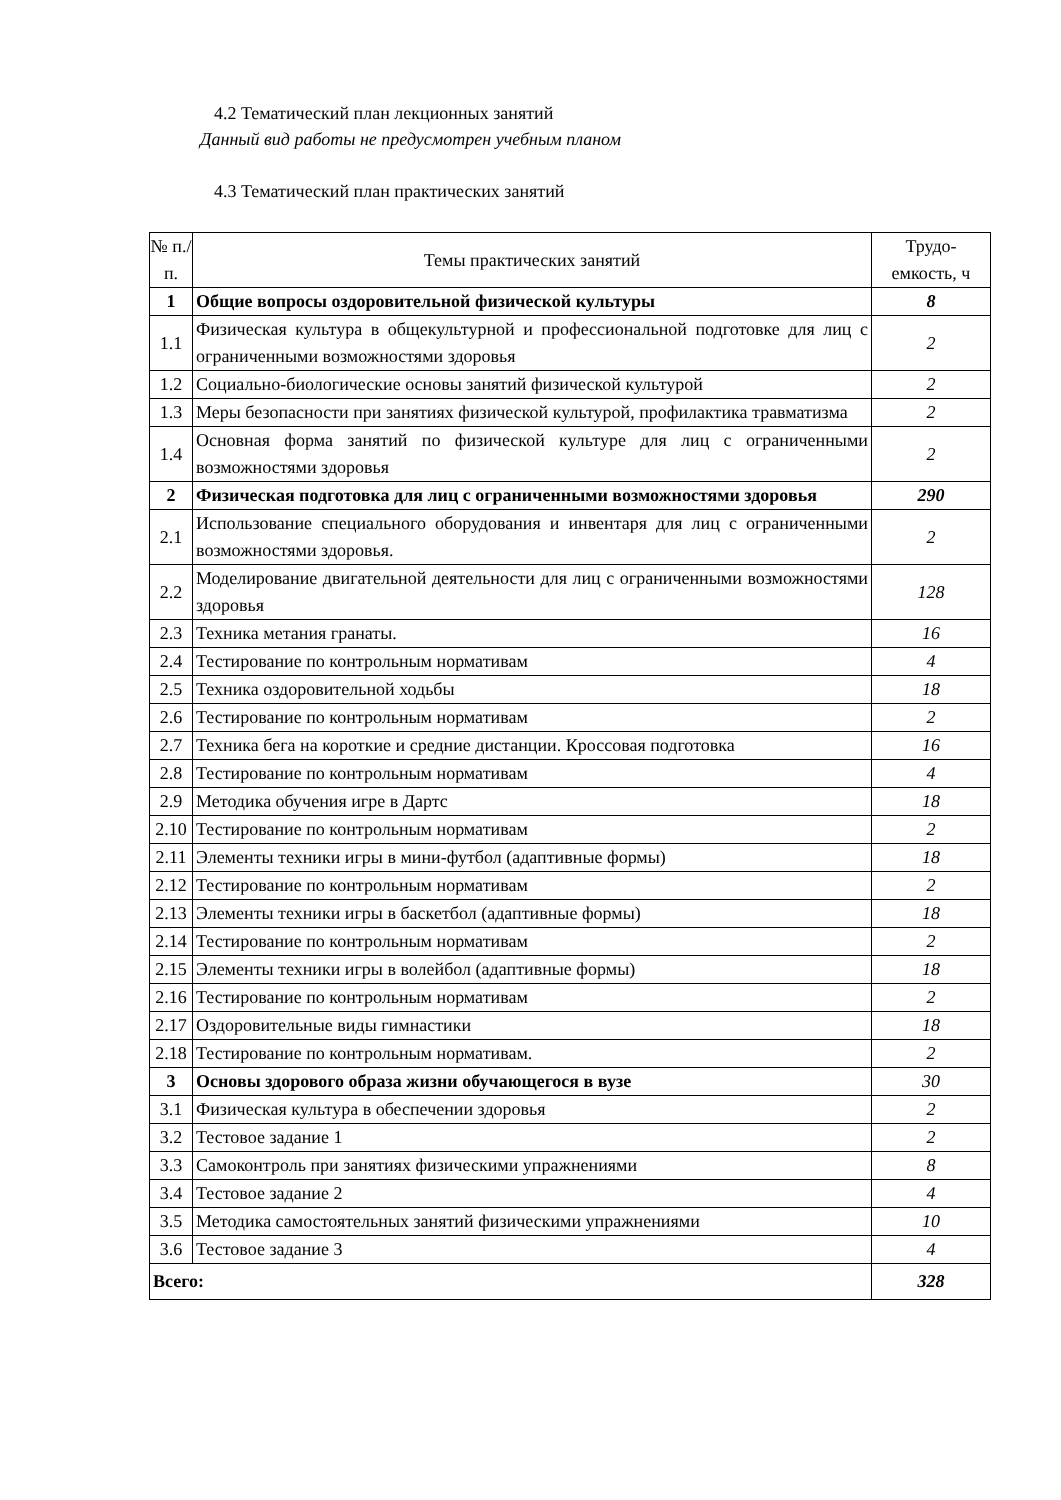4.2 Тематический план лекционных занятий
Данный вид работы не предусмотрен учебным планом
4.3 Тематический план практических занятий
| № п./п. | Темы практических занятий | Трудо-емкость, ч |
| --- | --- | --- |
| 1 | Общие вопросы оздоровительной физической культуры | 8 |
| 1.1 | Физическая культура в общекультурной и профессиональной подготовке для лиц с ограниченными возможностями здоровья | 2 |
| 1.2 | Социально-биологические основы занятий физической культурой | 2 |
| 1.3 | Меры безопасности при занятиях физической культурой, профилактика травматизма | 2 |
| 1.4 | Основная форма занятий по физической культуре для лиц с ограниченными возможностями здоровья | 2 |
| 2 | Физическая подготовка для лиц с ограниченными возможностями здоровья | 290 |
| 2.1 | Использование специального оборудования и инвентаря для лиц с ограниченными возможностями здоровья. | 2 |
| 2.2 | Моделирование двигательной деятельности для лиц с ограниченными возможностями здоровья | 128 |
| 2.3 | Техника метания гранаты. | 16 |
| 2.4 | Тестирование по контрольным нормативам | 4 |
| 2.5 | Техника оздоровительной ходьбы | 18 |
| 2.6 | Тестирование по контрольным нормативам | 2 |
| 2.7 | Техника бега на короткие и средние дистанции. Кроссовая подготовка | 16 |
| 2.8 | Тестирование по контрольным нормативам | 4 |
| 2.9 | Методика обучения игре в Дартс | 18 |
| 2.10 | Тестирование по контрольным нормативам | 2 |
| 2.11 | Элементы техники игры в мини-футбол (адаптивные формы) | 18 |
| 2.12 | Тестирование по контрольным нормативам | 2 |
| 2.13 | Элементы техники игры в баскетбол (адаптивные формы) | 18 |
| 2.14 | Тестирование по контрольным нормативам | 2 |
| 2.15 | Элементы техники игры в волейбол (адаптивные формы) | 18 |
| 2.16 | Тестирование по контрольным нормативам | 2 |
| 2.17 | Оздоровительные виды гимнастики | 18 |
| 2.18 | Тестирование по контрольным нормативам. | 2 |
| 3 | Основы здорового образа жизни обучающегося в вузе | 30 |
| 3.1 | Физическая культура в обеспечении здоровья | 2 |
| 3.2 | Тестовое задание 1 | 2 |
| 3.3 | Самоконтроль при занятиях физическими упражнениями | 8 |
| 3.4 | Тестовое задание 2 | 4 |
| 3.5 | Методика самостоятельных занятий физическими упражнениями | 10 |
| 3.6 | Тестовое задание 3 | 4 |
| Всего: | | 328 |